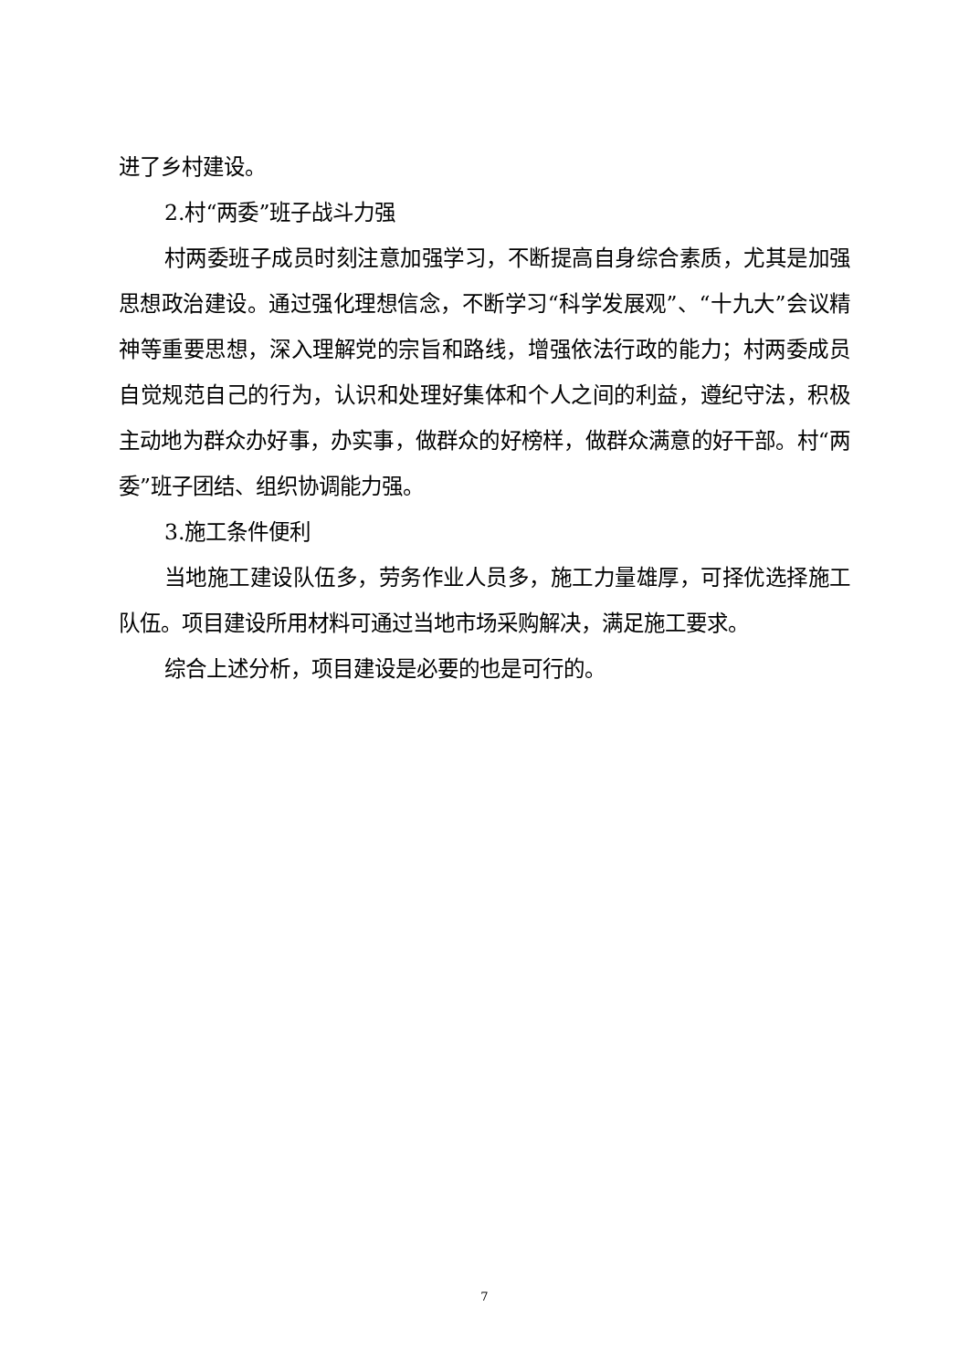进了乡村建设。
2.村“两委”班子战斗力强
村两委班子成员时刻注意加强学习，不断提高自身综合素质，尤其是加强思想政治建设。通过强化理想信念，不断学习“科学发展观”、“十九大”会议精神等重要思想，深入理解党的宗旨和路线，增强依法行政的能力；村两委成员自觉规范自己的行为，认识和处理好集体和个人之间的利益，遵纪守法，积极主动地为群众办好事，办实事，做群众的好榜样，做群众满意的好干部。村“两委”班子团结、组织协调能力强。
3.施工条件便利
当地施工建设队伍多，劳务作业人员多，施工力量雄厚，可择优选择施工队伍。项目建设所用材料可通过当地市场采购解决，满足施工要求。
综合上述分析，项目建设是必要的也是可行的。
7